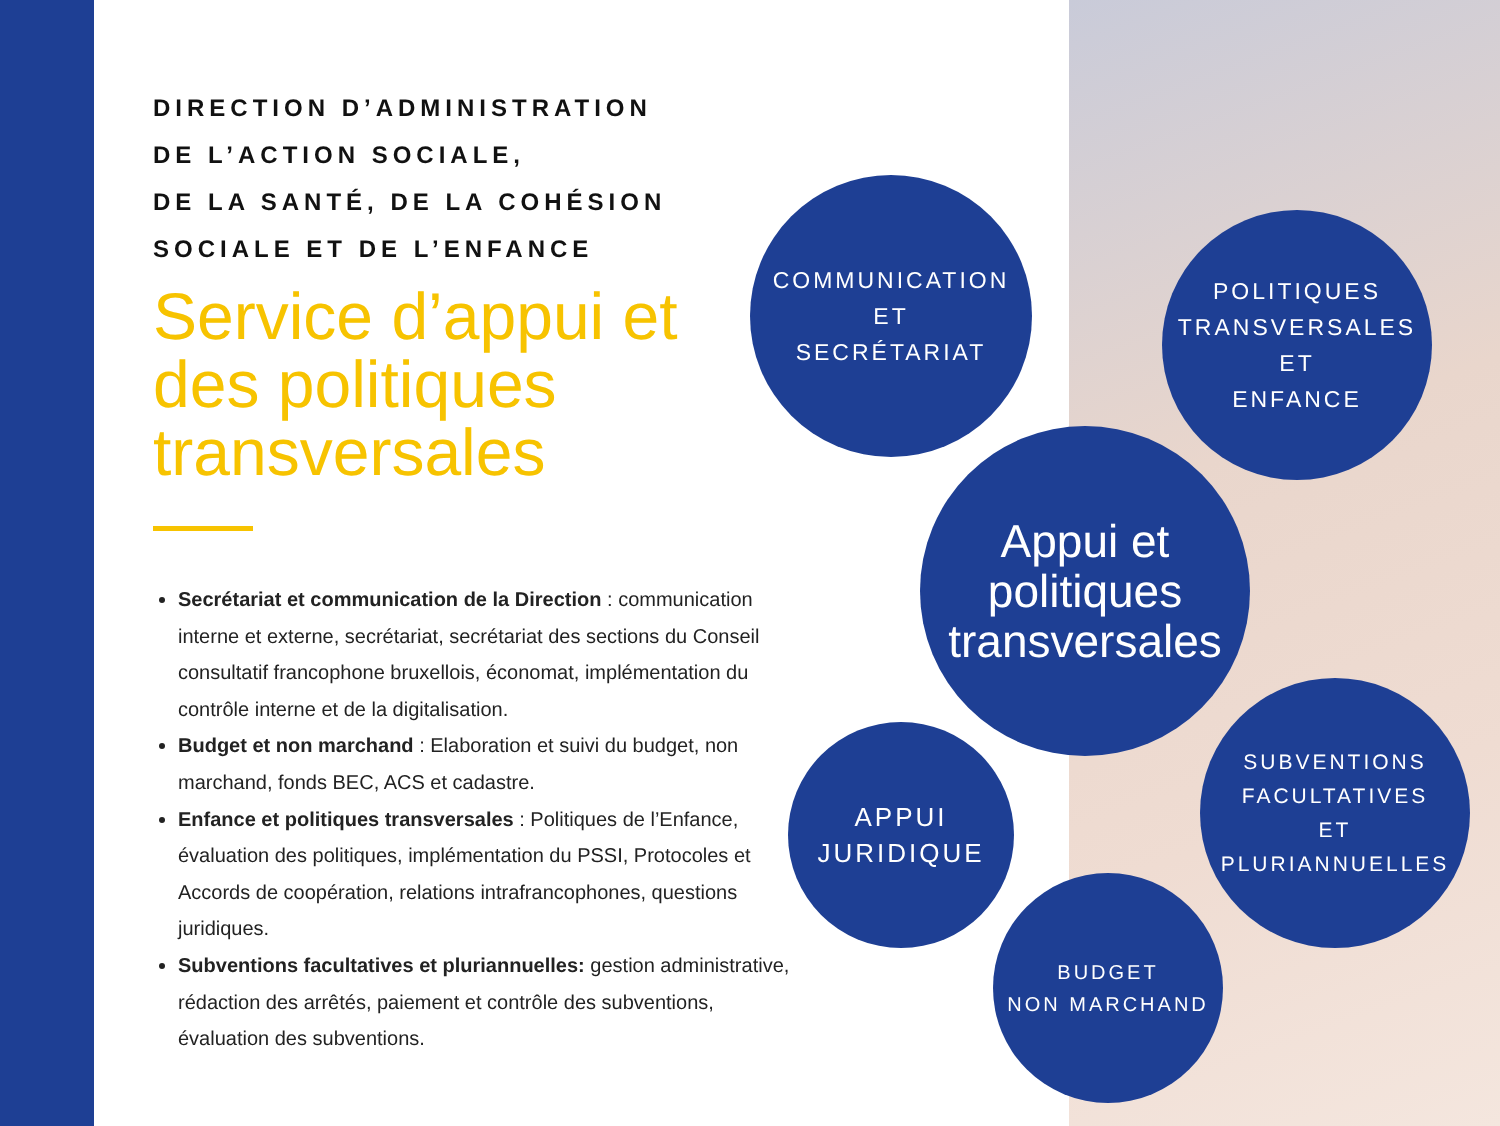DIRECTION D’ADMINISTRATION
DE L’ACTION SOCIALE,
DE LA SANTÉ, DE LA COHÉSION
SOCIALE ET DE L’ENFANCE
Service d’appui et des politiques transversales
Secrétariat et communication de la Direction : communication interne et externe, secrétariat, secrétariat des sections du Conseil consultatif francophone bruxellois, économat, implémentation du contrôle interne et de la digitalisation.
Budget et non marchand : Elaboration et suivi du budget, non marchand, fonds BEC, ACS et cadastre.
Enfance et politiques transversales : Politiques de l’Enfance, évaluation des politiques, implémentation du PSSI, Protocoles et Accords de coopération, relations intrafrancophones, questions juridiques.
Subventions facultatives et pluriannuelles: gestion administrative, rédaction des arrêtés, paiement et contrôle des subventions, évaluation des subventions.
COMMUNICATION
ET
SECRÉTARIAT
POLITIQUES
TRANSVERSALES
ET
ENFANCE
Appui et
politiques
transversales
APPUI
JURIDIQUE
SUBVENTIONS
FACULTATIVES
ET
PLURIANNUELLES
BUDGET
NON MARCHAND